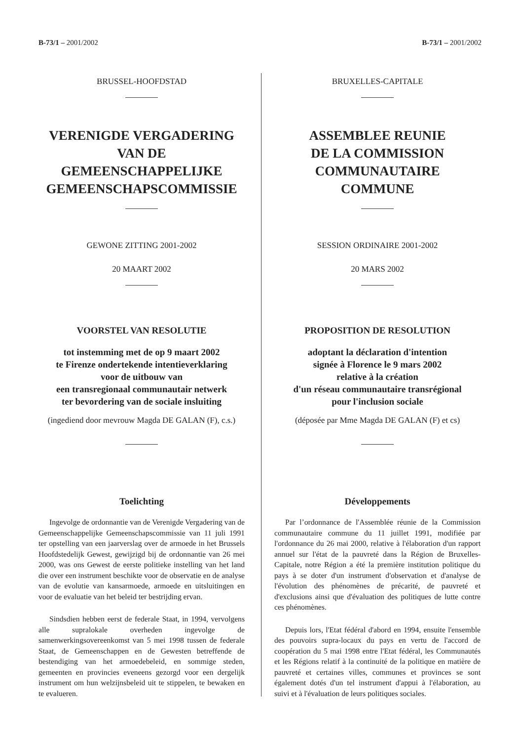B-73/1 – 2001/2002 B-73/1 – 2001/2002
BRUSSEL-HOOFDSTAD
VERENIGDE VERGADERING
VAN DE
GEMEENSCHAPPELIJKE
GEMEENSCHAPSCOMMISSIE
GEWONE ZITTING 2001-2002
20 MAART 2002
VOORSTEL VAN RESOLUTIE
tot instemming met de op 9 maart 2002
te Firenze ondertekende intentieverklaring
voor de uitbouw van
een transregionaal communautair netwerk
ter bevordering van de sociale insluiting
(ingediend door mevrouw Magda DE GALAN (F), c.s.)
Toelichting
Ingevolge de ordonnantie van de Verenigde Vergadering van de Gemeenschappelijke Gemeenschapscommissie van 11 juli 1991 ter opstelling van een jaarverslag over de armoede in het Brussels Hoofdstedelijk Gewest, gewijzigd bij de ordonnantie van 26 mei 2000, was ons Gewest de eerste politieke instelling van het land die over een instrument beschikte voor de observatie en de analyse van de evolutie van kansarmoede, armoede en uitsluitingen en voor de evaluatie van het beleid ter bestrijding ervan.
Sindsdien hebben eerst de federale Staat, in 1994, vervolgens alle supralokale overheden ingevolge de samenwerkingsovereenkomst van 5 mei 1998 tussen de federale Staat, de Gemeenschappen en de Gewesten betreffende de bestendiging van het armoedebeleid, en sommige steden, gemeenten en provincies eveneens gezorgd voor een dergelijk instrument om hun welzijnsbeleid uit te stippelen, te bewaken en te evalueren.
BRUXELLES-CAPITALE
ASSEMBLEE REUNIE
DE LA COMMISSION
COMMUNAUTAIRE
COMMUNE
SESSION ORDINAIRE 2001-2002
20 MARS 2002
PROPOSITION DE RESOLUTION
adoptant la déclaration d'intention
signée à Florence le 9 mars 2002
relative à la création
d'un réseau communautaire transrégional
pour l'inclusion sociale
(déposée par Mme Magda DE GALAN (F) et cs)
Développements
Par l’ordonnance de l'Assemblée réunie de la Commission communautaire commune du 11 juillet 1991, modifiée par l'ordonnance du 26 mai 2000, relative à l'élaboration d'un rapport annuel sur l'état de la pauvreté dans la Région de Bruxelles-Capitale, notre Région a été la première institution politique du pays à se doter d'un instrument d'observation et d'analyse de l'évolution des phénomènes de précarité, de pauvreté et d'exclusions ainsi que d'évaluation des politiques de lutte contre ces phénomènes.
Depuis lors, l'Etat fédéral d'abord en 1994, ensuite l'ensemble des pouvoirs supra-locaux du pays en vertu de l'accord de coopération du 5 mai 1998 entre l'Etat fédéral, les Communautés et les Régions relatif à la continuité de la politique en matière de pauvreté et certaines villes, communes et provinces se sont également dotés d'un tel instrument d'appui à l'élaboration, au suivi et à l'évaluation de leurs politiques sociales.